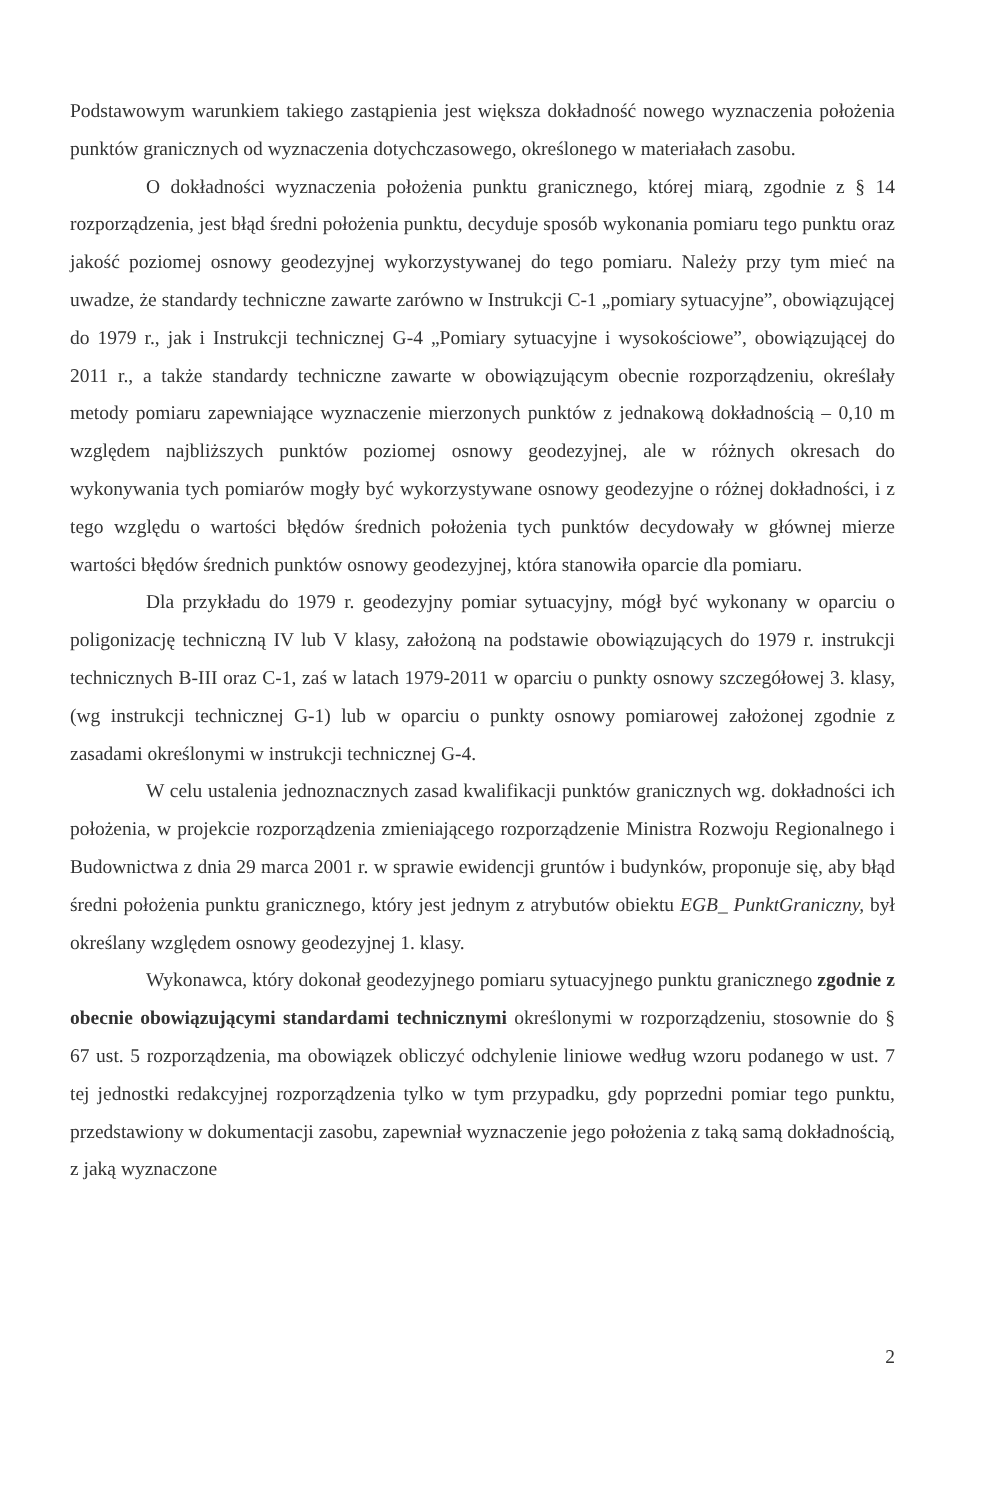Podstawowym warunkiem takiego zastąpienia jest większa dokładność nowego wyznaczenia położenia punktów granicznych od wyznaczenia dotychczasowego, określonego w materiałach zasobu.
O dokładności wyznaczenia położenia punktu granicznego, której miarą, zgodnie z § 14 rozporządzenia, jest błąd średni położenia punktu, decyduje sposób wykonania pomiaru tego punktu oraz jakość poziomej osnowy geodezyjnej wykorzystywanej do tego pomiaru. Należy przy tym mieć na uwadze, że standardy techniczne zawarte zarówno w Instrukcji C-1 „pomiary sytuacyjne”, obowiązującej do 1979 r., jak i Instrukcji technicznej G-4 „Pomiary sytuacyjne i wysokościowe”, obowiązującej do 2011 r., a także standardy techniczne zawarte w obowiązującym obecnie rozporządzeniu, określały metody pomiaru zapewniające wyznaczenie mierzonych punktów z jednakową dokładnością – 0,10 m względem najbliższych punktów poziomej osnowy geodezyjnej, ale w różnych okresach do wykonywania tych pomiarów mogły być wykorzystywane osnowy geodezyjne o różnej dokładności, i z tego względu o wartości błędów średnich położenia tych punktów decydowały w głównej mierze wartości błędów średnich punktów osnowy geodezyjnej, która stanowiła oparcie dla pomiaru.
Dla przykładu do 1979 r. geodezyjny pomiar sytuacyjny, mógł być wykonany w oparciu o poligonizację techniczną IV lub V klasy, założoną na podstawie obowiązujących do 1979 r. instrukcji technicznych B-III oraz C-1, zaś w latach 1979-2011 w oparciu o punkty osnowy szczegółowej 3. klasy, (wg instrukcji technicznej G-1) lub w oparciu o punkty osnowy pomiarowej założonej zgodnie z zasadami określonymi w instrukcji technicznej G-4.
W celu ustalenia jednoznacznych zasad kwalifikacji punktów granicznych wg. dokładności ich położenia, w projekcie rozporządzenia zmieniającego rozporządzenie Ministra Rozwoju Regionalnego i Budownictwa z dnia 29 marca 2001 r. w sprawie ewidencji gruntów i budynków, proponuje się, aby błąd średni położenia punktu granicznego, który jest jednym z atrybutów obiektu EGB_ PunktGraniczny, był określany względem osnowy geodezyjnej 1. klasy.
Wykonawca, który dokonał geodezyjnego pomiaru sytuacyjnego punktu granicznego zgodnie z obecnie obowiązującymi standardami technicznymi określonymi w rozporządzeniu, stosownie do § 67 ust. 5 rozporządzenia, ma obowiązek obliczyć odchylenie liniowe według wzoru podanego w ust. 7 tej jednostki redakcyjnej rozporządzenia tylko w tym przypadku, gdy poprzedni pomiar tego punktu, przedstawiony w dokumentacji zasobu, zapewniał wyznaczenie jego położenia z taką samą dokładnością, z jaką wyznaczone
2